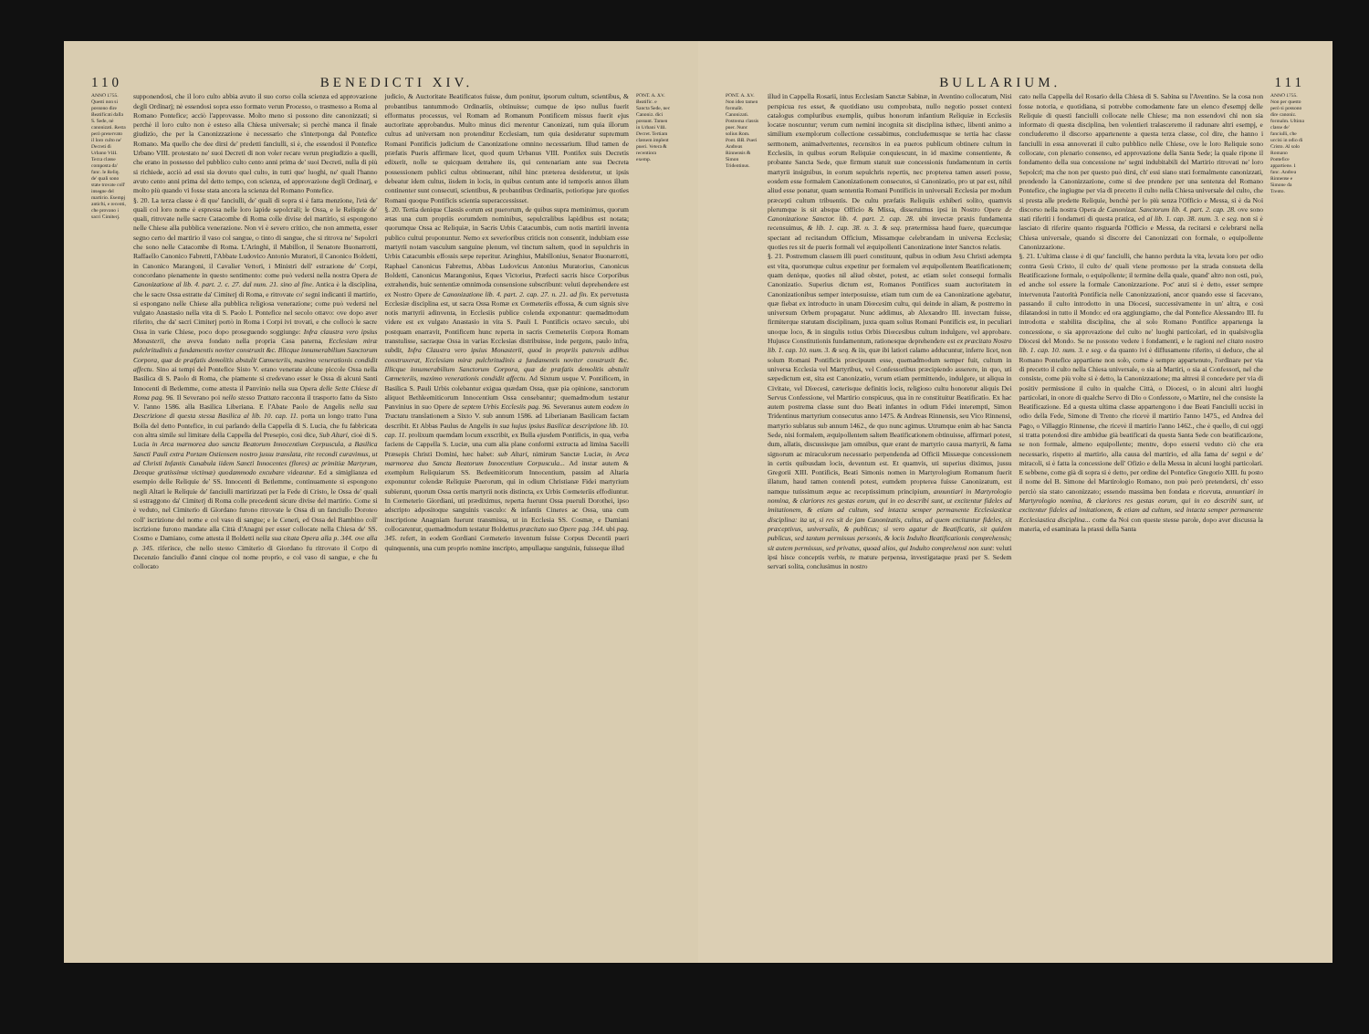110 BENEDICTI XIV.
ANNO 1755. Questi non si possono dire Beatificati dalla S. Sede, nè canonizati. Resta però preservato il loro culto ne' Decreti di Urbano VIII. Terza classe composta da' fanc. le Reliq. de' quali sono state trovate coll' insegne del martirio. Esempj antichi, e recenti, che provano i sacri Cimiterj.
supponendosi, che il loro culto abbia avuto il suo corso colla scienza ed approvazione degli Ordinarj; nè essendosi sopra esso formato verun Processo, o trasmesso a Roma al Romano Pontefice; acciò l'approvasse. Molto meno si possono dire canonizzati; sì perchè il loro culto non è esteso alla Chiesa universale; sì perchè manca il finale giudizio, che per la Canonizzazione è necessario che s'interponga dal Pontefice Romano. Ma quello che dee dirsi de' predetti fanciulli, si è, che essendosi il Pontefice Urbano VIII. protestato ne' suoi Decreti di non voler recare verun pregiudizio a quelli, che erano in possesso del pubblico culto cento anni prima de' suoi Decreti, nulla di più si richiede, acciò ad essi sia dovuto quel culto, in tutti que' luoghi, ne' quali l'hanno avuto cento anni prima del detto tempo, con scienza, ed approvazione degli Ordinarj, e molto più quando vi fosse stata ancora la scienza del Romano Pontefice.
§. 20. La terza classe è di que' fanciulli, de' quali di sopra si è fatta menzione, l'età de' quali col loro nome è espressa nelle loro lapide sepolcrali; le Ossa, e le Reliquie de' quali, ritrovate nelle sacre Catacombe di Roma colle divise del martirio, si espongono nelle Chiese alla pubblica venerazione. Non vi è severo critico, che non ammetta, esser segno certo del martirio il vaso col sangue, o tinto di sangue, che si ritrova ne' Sepolcri che sono nelle Catacombe di Roma. L'Aringhi, il Mabillon, il Senatore Buonarrotti, Raffaello Canonico Fabretti, l'Abbate Ludovico Antonio Muratori, il Canonico Boldetti, in Canonico Marangoni, il Cavalier Vettori, i Ministri dell' estrazione de' Corpi, concordano pienamente in questo sentimento: come può vedersi nella nostra Opera de Canonizatione al lib. 4. part. 2. c. 27. dal num. 21. sino al fine. Antica è la disciplina, che le sacre Ossa estratte da' Cimiterj di Roma, e ritrovate co' segni indicanti il martirio, si espongano nelle Chiese alla pubblica religiosa venerazione; come può vedersi nel vulgato Anastasio nella vita di S. Paolo I. Pontefice nel secolo ottavo: ove dopo aver riferito, che da' sacri Cimiterj portò in Roma i Corpi ivi trovati, e che collocò le sacre Ossa in varie Chiese, poco dopo proseguendo soggiunge: Infra claustra vero ipsius Monasterii, che aveva fondato nella propria Casa paterna, Ecclesiam miræ pulchritudinis a fundamentis noviter construxit &c. Illicque innumerabilium Sanctorum Corpora, quæ de præfatis demolitis abstulit Cœmeteriis, maximo venerationis condidit affectu. Sino ai tempi del Pontefice Sisto V. erano venerate alcune piccole Ossa nella Basilica di S. Paolo di Roma, che piamente si credevano esser le Ossa di alcuni Santi Innocenti di Betlemme, come attesta il Panvinio nella sua Opera delle Sette Chiese di Roma pag. 96. Il Severano poi nello stesso Trattato racconta il trasporto fatto da Sisto V. l'anno 1586. alla Basilica Liberiana. E l'Abate Paolo de Angelis nella sua Descrizione di questa stessa Basilica al lib. 10. cap. 11. porta un longo tratto l'una Bolla del detto Pontefice, in cui parlando della Cappella di S. Lucia, che fu fabbricata con altra simile sul limitare della Cappella del Presepio, così dice, Sub Altari, cioè di S. Lucia in Arca marmorea duo sancta Beatorum Innocentium Corpuscula, a Basilica Sancti Pauli extra Portam Ostiensem nostro jussu translata, rite recondi curavimus, ut ad Christi Infantis Cunabula iidem Sancti Innocentes (flores) ac primitiæ Martyrum, Deoque gratissimæ victimæ) quodammodo excubare videantur. Ed a simiglianza ed esempio delle Reliquie de' SS. Innocenti di Betlemme, continuamente si espongono negli Altari le Reliquie de' fanciulli martirizzati per la Fede di Cristo, le Ossa de' quali si estraggono da' Cimiterj di Roma colle precedenti sicure divise del martirio. Come si è veduto, nel Cimiterio di Giordano furono ritrovate le Ossa di un fanciullo Doroteo coll' iscrizione del nome e col vaso di sangue; e le Ceneri, ed Ossa del Bambino coll' iscrizione furono mandate alla Città d'Anagni per esser collocate nella Chiesa de' SS. Cosmo e Damiano, come attesta il Boldetti nella sua citata Opera alla p. 344. ove alla p. 345. riferisce, che nello stesso Cimiterio di Giordano fu ritrovato il Corpo di Decenzio fanciullo d'anni cinque col nome proprio, e col vaso di sangue, e che fu collocato
judicio, & Auctoritate Beatificatos fuisse, dum ponitur, ipsorum cultum, scientibus, & probantibus tantummodo Ordinariis, obtinuisse; cumque de ipso nullus fuerit efformatus processus, vel Romam ad Romanum Pontificem missus fuerit ejus auctoritate approbandus. Multo minus dici merentur Canonizati, tum quia illorum cultus ad universam non protenditur Ecclesiam, tum quia desideratur supremum Romani Pontificis judicium de Canonizatione omnino necessarium. Illud tamen de præfatis Pueris affirmare licet, quod quum Urbanus VIII. Pontifex suis Decretis edixerit, nolle se quicquam detrahere iis, qui centenariam ante sua Decreta possessionem publici cultus obtinuerant, nihil hinc præterea desideretur, ut ipsis debeatur idem cultus, iisdem in locis, in quibus centum ante id temporis annos illum continenter sunt consecuti, scientibus, & probantibus Ordinariis, potiorique jure quoties Romani quoque Pontificis scientia superaccessisset.
§. 20. Tertia denique Classis eorum est puerorum, de quibus supra meminimus, quorum ætas una cum propriis eorumdem nominibus, sepulcralibus lapidibus est notata; quorumque Ossa ac Reliquiæ, in Sacris Urbis Catacumbis, cum notis martirii inventa publico cultui proponuntur. Nemo ex severioribus criticis non consentit, indubiam esse martyrii notam vasculum sanguine plenum, vel tinctum saltem, quod in sepulchris in Urbis Catacumbis effossis sæpe reperitur. Aringhius, Mabillonius, Senator Buonarrotti, Raphael Canonicus Fabrettus, Abbas Ludovicus Antonius Muratorius, Canonicus Boldetti, Canonicus Marangonius, Eques Victorius, Præfecti sacris hisce Corporibus extrahendis, huic sententiæ omnimoda consensione subscribunt: veluti deprehendere est ex Nostro Opere de Canonizatione lib. 4. part. 2. cap. 27. n. 21. ad fin. Ex pervetusta Ecclesiæ disciplina est, ut sacra Ossa Romæ ex Cœmeteriis effossa, & cum signis sive notis martyrii adinventa, in Ecclesiis publice colenda exponantur: quemadmodum videre est ex vulgato Anastasio in vita S. Pauli I. Pontificis octavo sæculo, ubi postquam enarravit, Pontificem hunc reperta in sacris Cœmeteriis Corpora Romam transtulisse, sacraque Ossa in varias Ecclesias distribuisse, inde pergens, paulo infra, subdit, Infra Claustra vero ipsius Monasterii, quod in propriis paternis ædibus construxerat, Ecclesiam miræ pulchritudinis a fundamentis noviter construxit &c. Illicque innumerabilium Sanctorum Corpora, quæ de præfatis demolitis abstulit Cœmeteriis, maximo venerationis condidit affectu. Ad Sixtum usque V. Pontificem, in Basilica S. Pauli Urbis colebantur exigua quædam Ossa, quæ pia opinione, sanctorum aliquot Bethleemiticorum Innocentium Ossa censebantur; quemadmodum testatur Panvinius in suo Opere de septem Urbis Ecclesiis pag. 96. Severanus autem eodem in Tractatu translationem a Sixto V. sub annum 1586. ad Liberianam Basilicam factam describit. Et Abbas Paulus de Angelis in sua hujus ipsius Basilicæ descriptione lib. 10. cap. 11. prolixum quemdam locum exscribit, ex Bulla ejusdem Pontificis, in qua, verba faciens de Cappella S. Luciæ, una cum alia plane conformi extructa ad limina Sacelli Præsepis Christi Domini, hæc habet: sub Altari, nimirum Sanctæ Luciæ, in Arca marmorea duo Sancta Beatorum Innocentium Corpuscula... Ad instar autem & exemplum Reliquiarum SS. Betleemiticorum Innocentium, passim ad Altaria exponuntur colendæ Reliquiæ Puerorum, qui in odium Christianæ Fidei martyrium subierunt, quorum Ossa certis martyrii notis distincta, ex Urbis Cœmeteriis effodiuntur. In Cœmeterio Giordiani, uti prædiximus, reperta fuerunt Ossa pueruli Dorothei, ipso adscripto adpositoque sanguinis vasculo: & infantis Cineres ac Ossa, una cum inscriptione Anagniam fuerunt transmissa, ut in Ecclesia SS. Cosmæ, e Damiani collocarentur, quemadmodum testatur Boldettus præcitato suo Opere pag. 344. ubi pag. 345. refert, in eodem Gordiani Cœmeterio inventum fuisse Corpus Decentii pueri quinquennis, una cum proprio nomine inscripto, ampullaque sanguinis, fuisseque illud
PONT. A. XV. Beatific. e Sancta Sede, nec Canoniz. dici possunt. Tamen in Urbani VIII. Decret. Tertiam classem implent pueri. Vetera & recentiora exemp.
BULLARIUM. 111
PONT. A. XV. Non ideo tamen formalit. Canonizati. Postrema classis puer. Nunc solius Rom. Pont. BB. Pueri Andreas Rinnensis & Simon Tridentinus.
illud in Cappella Rosarii, intus Ecclesiam Sanctæ Sabinæ, in Aventino collocatum, Nisi perspicua res esset, & quotidiano usu comprobata, nullo negotio posset contexi catalogus compluribus exemplis, quibus honorum infantium Reliquiæ in Ecclesiis locatæ noscuntur; verum cum nemini incognita sit disciplina isthæc, libenti animo a similium exemplorum collectione cessabimus, concludemusque se tertia hac classe sermonem, animadvertentes, recensitos in ea pueros publicum obtinere cultum in Ecclesiis, in quibus eorum Reliquiæ conquiescunt, in id maxime consentiente, & probante Sancta Sede, quæ firmum statuit suæ concessionis fundamentum in certis martyrii insignibus, in eorum sepulchris repertis, nec propterea tamen asseri posse, eosdem esse formalem Canonizationem consecutos, si Canonizatio, pro ut par est, nihil aliud esse ponatur, quam sententia Romani Pontificis in universali Ecclesia per modum præcepti cultum tribuentis. De cultu præfatis Reliquiis exhiberi solito, quamvis plerumque is sit absque Officio & Missa, disseruimus ipsi in Nostro Opere de Canonizatione Sanctor. lib. 4. part. 2. cap. 28. ubi invectæ praxis fundamenta recensuimus, & lib. 1. cap. 38. n. 3. & seq. prætermissa haud fuere, quæcumque spectant ad recitandum Officium, Missamque celebrandam in universa Ecclesia; quoties res sit de pueris formali vel æquipollenti Canonizatione inter Sanctos relatis.
§. 21. Postremum classem illi pueri constituunt, quibus in odium Jesu Christi adempta est vita, quorumque cultus expetitur per formalem vel æquipollentem Beatificationem; quam denique, quoties nil aliud obstet, potest, ac etiam solet consequi formalis Canonizatio. Superius dictum est, Romanos Pontifices suam auctoritatem in Canonizationibus semper interposuisse, etiam tum cum de ea Canonizatione agebatur, quæ fiebat ex introducto in unam Diœcesim cultu, qui deinde in aliam, & postremo in universum Orbem propagatur. Nunc addimus, ab Alexandro III. invectam fuisse, firmiterque statutam disciplinam, juxta quam solius Romani Pontificis est, in peculiari unoque loco, & in singulis totius Orbis Diœcesibus cultum indulgere, vel approbare. Hujusce Constitutionis fundamentum, rationesque deprehendere est ex præcitato Nostro lib. 1. cap. 10. num. 3. & seq. & iis, quæ ibi latiori calamo adducuntur, inferre licet, non solum Romani Pontificis præcipuum esse, quemadmodum semper fuit, cultum in universa Ecclesia vel Martyribus, vel Confessoribus præcipiendo asserere, in quo, uti sæpedictum est, sita est Canonizatio, verum etiam permittendo, indulgere, ut aliqua in Civitate, vel Diœcesi, cæterisque definitis locis, religioso cultu honoretur aliquis Dei Servus Confessione, vel Martirio conspicuus, qua in re constituitur Beatificatio. Ex hac autem postrema classe sunt duo Beati infantes in odium Fidei interempti, Simon Tridentinus martyrium consecutus anno 1475. & Andreas Rinnensis, seu Vico Rinnensi, martyrio sublatus sub annum 1462., de quo nunc agimus. Utrumque enim ab hac Sancta Sede, nisi formalem, æquipollentem saltem Beatificationem obtinuisse, affirmari potest, dum, allatis, discussisque jam omnibus, quæ erant de martyrio causa martyrii, & fama signorum ac miraculorum necessario perpendenda ad Officii Missæque concessionem in certis quibusdam locis, deventum est. Et quamvis, uti superius diximus, jussu Gregorii XIII. Pontificis, Beati Simonis nomen in Martyrologium Romanum fuerit illatum, haud tamen contendi potest, eumdem propterea fuisse Canonizatum, est namque tutissimum æque ac receptissimum principium, annuntiari in Martyrologio nomina, & clariores res gestas eorum, qui in eo describi sunt, ut excitentur fideles ad imitationem, & etiam ad cultum, sed intacta semper permanente Ecclesiasticæ disciplina: ita ut, si res sit de jam Canonizatis, cultus, ad quem excitantur fideles, sit præceptivus, universalis, & publicus; si vero agatur de Beatificatis, sit quidem publicus, sed tantum permissus personis, & locis Indulto Beatificationis comprehensis; sit autem permissus, sed privatus, quoad alios, qui Indulto comprehensi non sunt: veluti ipsi hisce conceptis verbis, re mature perpensa, investigataque praxi per S. Sedem servari solita, conclusimus in nostro
cato nella Cappella del Rosario della Chiesa di S. Sabina su l'Aventino. Se la cosa non fosse notoria, e quotidiana, si potrebbe comodamente fare un elenco d'esempj delle Reliquie di questi fanciulli collocate nelle Chiese; ma non essendovi chi non sia informato di questa disciplina, ben volentieri tralasceremo il radunare altri esempj, e concluderemo il discorso appartenente a questa terza classe, col dire, che hanno i fanciulli in essa annoverati il culto pubblico nelle Chiese, ove le loro Reliquie sono collocate, con plenario consenso, ed approvazione della Santa Sede; la quale ripone il fondamento della sua concessione ne' segni indubitabili del Martirio ritrovati ne' loro Sepolcri; ma che non per questo può dirsi, ch' essi siano stati formalmente canonizzati, prendendo la Canonizzazione, come si dee prendere per una sentenza del Romano Pontefice, che ingiugne per via di precetto il culto nella Chiesa universale del culto, che si presta alle predette Reliquie, benchè per lo più senza l'Officio e Messa, si è da Noi discorso nella nostra Opera de Canonizat. Sanctorum lib. 4. part. 2. cap. 28. ove sono stati riferiti i fondameti di questa pratica, ed al lib. 1. cap. 38. num. 3. e seg. non si è lasciato di riferire quanto risguarda l'Officio e Messa, da recitarsi e celebrarsi nella Chiesa universale, quando si discorre dei Canonizzati con formale, o equipollente Canonizzazione.
§. 21. L'ultima classe è di que' fanciulli, che hanno perduta la vita, levata loro per odio contra Gesù Cristo, il culto de' quali viene promosso per la strada consueta della Beatificazione formale, o equipollente; il termine della quale, quand' altro non osti, può, ed anche sol essere la formale Canonizzazione. Poc' anzi si è detto, esser sempre intervenuta l'autorità Pontificia nelle Canonizzazioni, ancor quando esse si facevano, passando il culto introdotto in una Diocesi, successivamente in un' altra, e così dilatandosi in tutto il Mondo: ed ora aggiungiamo, che dal Pontefice Alessandro III. fu introdotta e stabilita disciplina, che al solo Romano Pontifice appartenga la concessione, o sia approvazione del culto ne' luoghi particolari, ed in qualsivoglia Diocesi del Mondo. Se ne possono vedere i fondamenti, e le ragioni nel citato nostro lib. 1. cap. 10. num. 3. e seg. e da quanto ivi è diffusamente riferito, si deduce, che al Romano Pontefice appartiene non solo, come è sempre appartenuto, l'ordinare per via di precetto il culto nella Chiesa universale, o sia ai Martiri, o sia ai Confessori, nel che consiste, come più volte si è detto, la Canonizzazione; ma altresì il concedere per via di positiv permissione il culto in qualche Città, o Diocesi, o in alcuni altri luoghi particolari, in onore di qualche Servo di Dio o Confessore, o Martire, nel che consiste la Beatificazione. Ed a questa ultima classe appartengono i due Beati Fanciulli uccisi in odio della Fede, Simone di Trento che ricevè il martirio l'anno 1475., ed Andrea del Pago, o Villaggio Rinnense, che ricevè il martirio l'anno 1462., che è quello, di cui oggi si tratta potendosi dire ambidue già beatificati da questa Santa Sede con beatificazione, se non formale, almeno equipollente; mentre, dopo essersi veduto ciò che era necessario, rispetto al martirio, alla causa del martirio, ed alla fama de' segni e de' miracoli, si è fatta la concessione dell' Ofizio e della Messa in alcuni luoghi particolari. E sebbene, come già di sopra si è detto, per ordine del Pontefice Gregorio XIII. fu posto il nome del B. Simone del Martirologio Romano, non può però pretendersi, ch' esso perciò sia stato canonizzato; essendo massima ben fondata e ricevuta, annuntiari in Martyrologio nomina, & clariores res gestas eorum, qui in eo describi sunt, ut excitentur fideles ad imitationem, & etiam ad cultum, sed intacta semper permanente Ecclesiastica disciplina... come da Noi con queste stesse parole, dopo aver discussa la materia, ed esaminata la prassi della Santa
ANNO 1755. Non per questo però si possono dire canoniz. formalm. Ultima classe de' fanciulli, che uccisi in odio di Cristo. Al solo Romano Pontefice appartiene. I fanc. Andrea Rinnense e Simone da Trento.